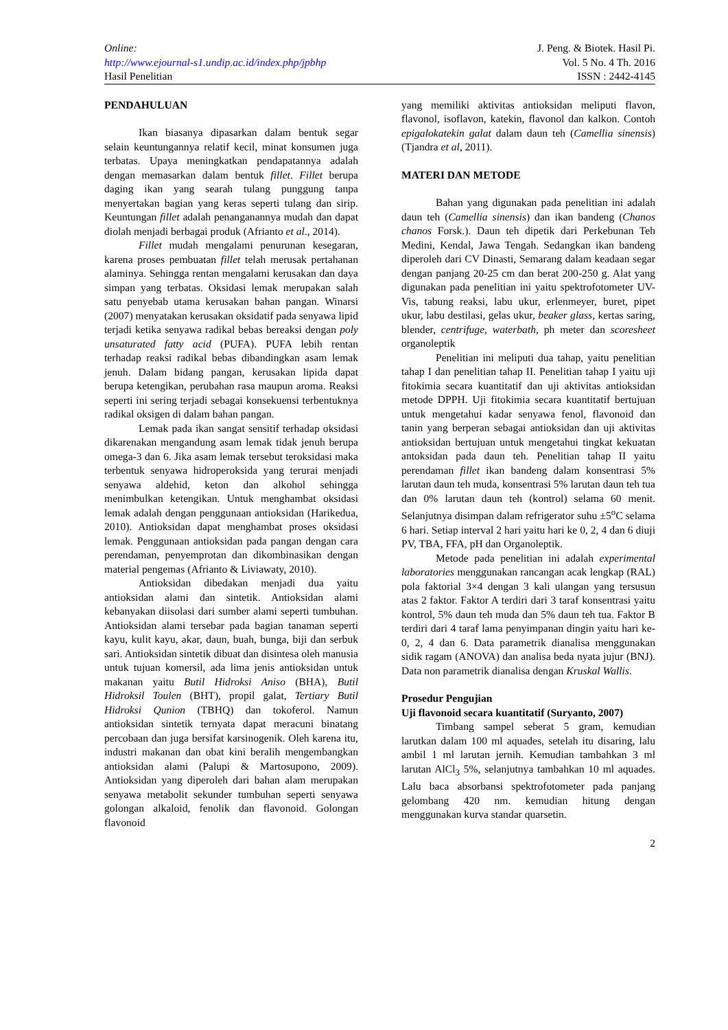Online:
http://www.ejournal-s1.undip.ac.id/index.php/jpbhp
Hasil Penelitian
J. Peng. & Biotek. Hasil Pi.
Vol. 5 No. 4 Th. 2016
ISSN : 2442-4145
PENDAHULUAN
Ikan biasanya dipasarkan dalam bentuk segar selain keuntungannya relatif kecil, minat konsumen juga terbatas. Upaya meningkatkan pendapatannya adalah dengan memasarkan dalam bentuk fillet. Fillet berupa daging ikan yang searah tulang punggung tanpa menyertakan bagian yang keras seperti tulang dan sirip. Keuntungan fillet adalah penanganannya mudah dan dapat diolah menjadi berbagai produk (Afrianto et al., 2014).
Fillet mudah mengalami penurunan kesegaran, karena proses pembuatan fillet telah merusak pertahanan alaminya. Sehingga rentan mengalami kerusakan dan daya simpan yang terbatas. Oksidasi lemak merupakan salah satu penyebab utama kerusakan bahan pangan. Winarsi (2007) menyatakan kerusakan oksidatif pada senyawa lipid terjadi ketika senyawa radikal bebas bereaksi dengan poly unsaturated fatty acid (PUFA). PUFA lebih rentan terhadap reaksi radikal bebas dibandingkan asam lemak jenuh. Dalam bidang pangan, kerusakan lipida dapat berupa ketengikan, perubahan rasa maupun aroma. Reaksi seperti ini sering terjadi sebagai konsekuensi terbentuknya radikal oksigen di dalam bahan pangan.
Lemak pada ikan sangat sensitif terhadap oksidasi dikarenakan mengandung asam lemak tidak jenuh berupa omega-3 dan 6. Jika asam lemak tersebut teroksidasi maka terbentuk senyawa hidroperoksida yang terurai menjadi senyawa aldehid, keton dan alkohol sehingga menimbulkan ketengikan. Untuk menghambat oksidasi lemak adalah dengan penggunaan antioksidan (Harikedua, 2010). Antioksidan dapat menghambat proses oksidasi lemak. Penggunaan antioksidan pada pangan dengan cara perendaman, penyemprotan dan dikombinasikan dengan material pengemas (Afrianto & Liviawaty, 2010).
Antioksidan dibedakan menjadi dua yaitu antioksidan alami dan sintetik. Antioksidan alami kebanyakan diisolasi dari sumber alami seperti tumbuhan. Antioksidan alami tersebar pada bagian tanaman seperti kayu, kulit kayu, akar, daun, buah, bunga, biji dan serbuk sari. Antioksidan sintetik dibuat dan disintesa oleh manusia untuk tujuan komersil, ada lima jenis antioksidan untuk makanan yaitu Butil Hidroksi Aniso (BHA), Butil Hidroksil Toulen (BHT), propil galat, Tertiary Butil Hidroksi Qunion (TBHQ) dan tokoferol. Namun antioksidan sintetik ternyata dapat meracuni binatang percobaan dan juga bersifat karsinogenik. Oleh karena itu, industri makanan dan obat kini beralih mengembangkan antioksidan alami (Palupi & Martosupono, 2009). Antioksidan yang diperoleh dari bahan alam merupakan senyawa metabolit sekunder tumbuhan seperti senyawa golongan alkaloid, fenolik dan flavonoid. Golongan flavonoid
yang memiliki aktivitas antioksidan meliputi flavon, flavonol, isoflavon, katekin, flavonol dan kalkon. Contoh epigalokatekin galat dalam daun teh (Camellia sinensis) (Tjandra et al, 2011).
MATERI DAN METODE
Bahan yang digunakan pada penelitian ini adalah daun teh (Camellia sinensis) dan ikan bandeng (Chanos chanos Forsk.). Daun teh dipetik dari Perkebunan Teh Medini, Kendal, Jawa Tengah. Sedangkan ikan bandeng diperoleh dari CV Dinasti, Semarang dalam keadaan segar dengan panjang 20-25 cm dan berat 200-250 g. Alat yang digunakan pada penelitian ini yaitu spektrofotometer UV-Vis, tabung reaksi, labu ukur, erlenmeyer, buret, pipet ukur, labu destilasi, gelas ukur, beaker glass, kertas saring, blender, centrifuge, waterbath, ph meter dan scoresheet organoleptik
Penelitian ini meliputi dua tahap, yaitu penelitian tahap I dan penelitian tahap II. Penelitian tahap I yaitu uji fitokimia secara kuantitatif dan uji aktivitas antioksidan metode DPPH. Uji fitokimia secara kuantitatif bertujuan untuk mengetahui kadar senyawa fenol, flavonoid dan tanin yang berperan sebagai antioksidan dan uji aktivitas antioksidan bertujuan untuk mengetahui tingkat kekuatan antoksidan pada daun teh. Penelitian tahap II yaitu perendaman fillet ikan bandeng dalam konsentrasi 5% larutan daun teh muda, konsentrasi 5% larutan daun teh tua dan 0% larutan daun teh (kontrol) selama 60 menit. Selanjutnya disimpan dalam refrigerator suhu ±5<sup>o</sup>C selama 6 hari. Setiap interval 2 hari yaitu hari ke 0, 2, 4 dan 6 diuji PV, TBA, FFA, pH dan Organoleptik.
Metode pada penelitian ini adalah experimental laboratories menggunakan rancangan acak lengkap (RAL) pola faktorial 3×4 dengan 3 kali ulangan yang tersusun atas 2 faktor. Faktor A terdiri dari 3 taraf konsentrasi yaitu kontrol, 5% daun teh muda dan 5% daun teh tua. Faktor B terdiri dari 4 taraf lama penyimpanan dingin yaitu hari ke-0, 2, 4 dan 6. Data parametrik dianalisa menggunakan sidik ragam (ANOVA) dan analisa beda nyata jujur (BNJ). Data non parametrik dianalisa dengan Kruskal Wallis.
Prosedur Pengujian
Uji flavonoid secara kuantitatif (Suryanto, 2007)
Timbang sampel seberat 5 gram, kemudian larutkan dalam 100 ml aquades, setelah itu disaring, lalu ambil 1 ml larutan jernih. Kemudian tambahkan 3 ml larutan AlCl<sub>3</sub> 5%, selanjutnya tambahkan 10 ml aquades. Lalu baca absorbansi spektrofotometer pada panjang gelombang 420 nm. kemudian hitung dengan menggunakan kurva standar quarsetin.
2